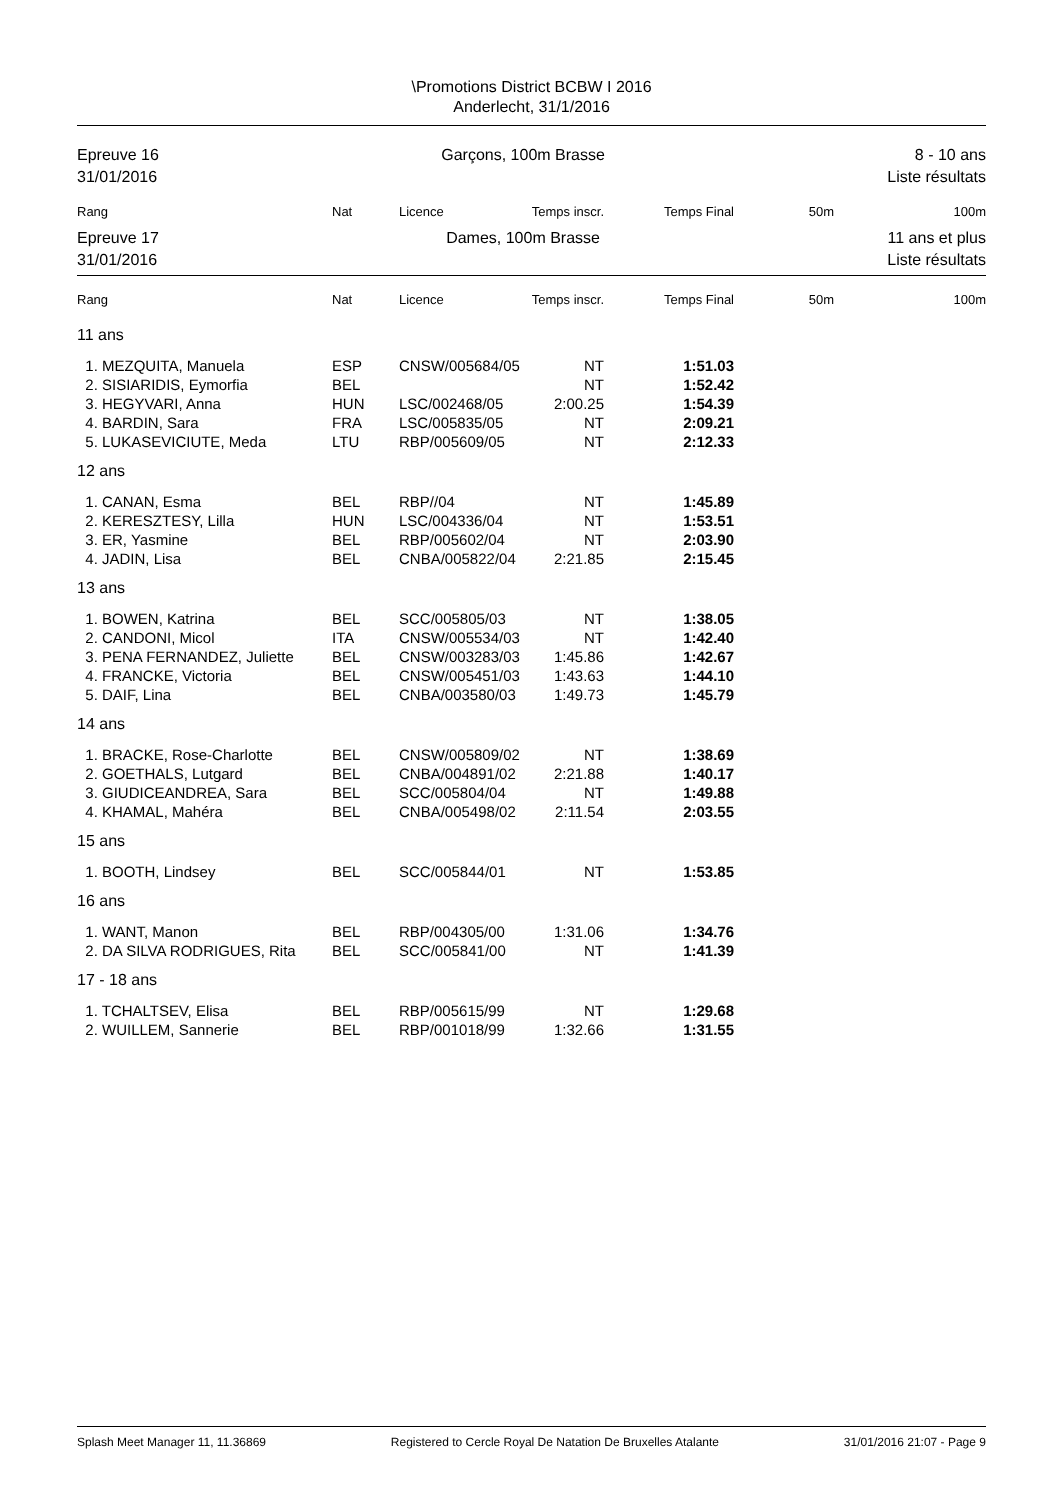\Promotions District BCBW I 2016
Anderlecht, 31/1/2016
Epreuve 16
31/01/2016
Garçons, 100m Brasse 8 - 10 ans
Liste résultats
| Rang | Nat | Licence | Temps inscr. | Temps Final | 50m | 100m |
| --- | --- | --- | --- | --- | --- | --- |
Epreuve 17
31/01/2016
Dames, 100m Brasse 11 ans et plus
Liste résultats
| Rang | Nat | Licence | Temps inscr. | Temps Final | 50m | 100m |
| --- | --- | --- | --- | --- | --- | --- |
| 11 ans | | | | | | |
| 1. MEZQUITA, Manuela | ESP | CNSW/005684/05 | NT | 1:51.03 | | |
| 2. SISIARIDIS, Eymorfia | BEL | | NT | 1:52.42 | | |
| 3. HEGYVARI, Anna | HUN | LSC/002468/05 | 2:00.25 | 1:54.39 | | |
| 4. BARDIN, Sara | FRA | LSC/005835/05 | NT | 2:09.21 | | |
| 5. LUKASEVICIUTE, Meda | LTU | RBP/005609/05 | NT | 2:12.33 | | |
| 12 ans | | | | | | |
| 1. CANAN, Esma | BEL | RBP//04 | NT | 1:45.89 | | |
| 2. KERESZTESY, Lilla | HUN | LSC/004336/04 | NT | 1:53.51 | | |
| 3. ER, Yasmine | BEL | RBP/005602/04 | NT | 2:03.90 | | |
| 4. JADIN, Lisa | BEL | CNBA/005822/04 | 2:21.85 | 2:15.45 | | |
| 13 ans | | | | | | |
| 1. BOWEN, Katrina | BEL | SCC/005805/03 | NT | 1:38.05 | | |
| 2. CANDONI, Micol | ITA | CNSW/005534/03 | NT | 1:42.40 | | |
| 3. PENA FERNANDEZ, Juliette | BEL | CNSW/003283/03 | 1:45.86 | 1:42.67 | | |
| 4. FRANCKE, Victoria | BEL | CNSW/005451/03 | 1:43.63 | 1:44.10 | | |
| 5. DAIF, Lina | BEL | CNBA/003580/03 | 1:49.73 | 1:45.79 | | |
| 14 ans | | | | | | |
| 1. BRACKE, Rose-Charlotte | BEL | CNSW/005809/02 | NT | 1:38.69 | | |
| 2. GOETHALS, Lutgard | BEL | CNBA/004891/02 | 2:21.88 | 1:40.17 | | |
| 3. GIUDICEANDREA, Sara | BEL | SCC/005804/04 | NT | 1:49.88 | | |
| 4. KHAMAL, Mahéra | BEL | CNBA/005498/02 | 2:11.54 | 2:03.55 | | |
| 15 ans | | | | | | |
| 1. BOOTH, Lindsey | BEL | SCC/005844/01 | NT | 1:53.85 | | |
| 16 ans | | | | | | |
| 1. WANT, Manon | BEL | RBP/004305/00 | 1:31.06 | 1:34.76 | | |
| 2. DA SILVA RODRIGUES, Rita | BEL | SCC/005841/00 | NT | 1:41.39 | | |
| 17 - 18 ans | | | | | | |
| 1. TCHALTSEV, Elisa | BEL | RBP/005615/99 | NT | 1:29.68 | | |
| 2. WUILLEM, Sannerie | BEL | RBP/001018/99 | 1:32.66 | 1:31.55 | | |
Splash Meet Manager 11, 11.36869 Registered to Cercle Royal De Natation De Bruxelles Atalante 31/01/2016 21:07 - Page 9